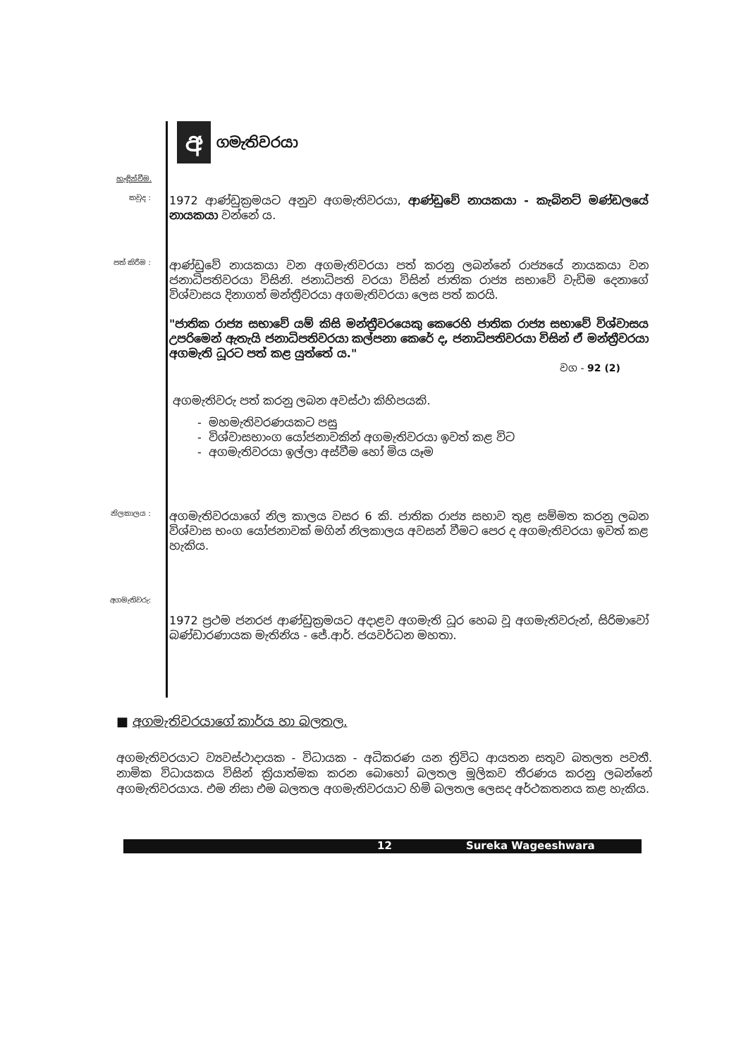අ
ගමැතිවරයා
හැඳින්වීම.
කවුද :
1972 ආණ්ඩුක්‍රමයට අනුව අගමැතිවරයා, ආණ්ඩුවේ නායකයා - කැබිනට් මණ්ඩලයේ නායකයා වන්නේ ය.
පත් කිරීම :
ආණ්ඩුවේ නායකයා වන අගමැතිවරයා පත් කරනු ලබන්නේ රාජ්‍යයේ නායකයා වන ජනාධිපතිවරයා විසිනි. ජනාධිපති වරයා විසින් ජාතික රාජ්‍ය සභාවේ වැඩිම දෙනාගේ විශ්වාසය දිනාගත් මන්ත්‍රීවරයා අගමැතිවරයා ලෙස පත් කරයි.
"ජාතික රාජ්‍ය සභාවේ යම් කිසි මන්ත්‍රීවරයෙකු කෙරෙහි ජාතික රාජ්‍ය සභාවේ විශ්වාසය උපරිමෙන් ඇතැයි ජනාධිපතිවරයා කල්පනා කෙරේ ද, ජනාධිපතිවරයා විසින් ඒ මන්ත්‍රීවරයා අගමැති ධූරට පත් කළ යුත්තේ ය."
වග - 92 (2)
අගමැතිවරු පත් කරනු ලබන අවස්ථා කිහිපයකි.
- මහමැතිවරණයකට පසු
- විශ්වාසභාංග යෝජනාවකින් අගමැතිවරයා ඉවත් කළ විට
- අගමැතිවරයා ඉල්ලා අස්වීම හෝ මිය යෑම
නිලකාලය :
අගමැතිවරයාගේ නිල කාලය වසර 6 කි. ජාතික රාජ්‍ය සභාව තුළ සම්මත කරනු ලබන විශ්වාස භංග යෝජනාවක් මගින් නිලකාලය අවසන් වීමට පෙර ද අගමැතිවරයා ඉවත් කළ හැකිය.
අගමැතිවරු:
1972 ප්‍රථම ජනරජ ආණ්ඩුක්‍රමයට අදාළව අගමැති ධූර හෙබ වූ අගමැතිවරුන්, සිරිමාවෝ බණ්ඩාරණායක මැතිනිය - ජේ.ආර්. ජයවර්ධන මහතා.
■ අගමැතිවරයාගේ කාර්ය හා බලතල.
අගමැතිවරයාට ව්‍යවස්ථාදායක - විධායක - අධිකරණ යන ත්‍රිවිධ ආයතන සතුව බතලත පවතී. නාමික විධායකය විසින් ක්‍රියාත්මක කරන බොහෝ බලතල මූලිකව තීරණය කරනු ලබන්නේ අගමැතිවරයාය. එම නිසා එම බලතල අගමැතිවරයාට හිමි බලතල ලෙසද අර්ථකතනය කළ හැකිය.
12 Sureka Wageeshwara